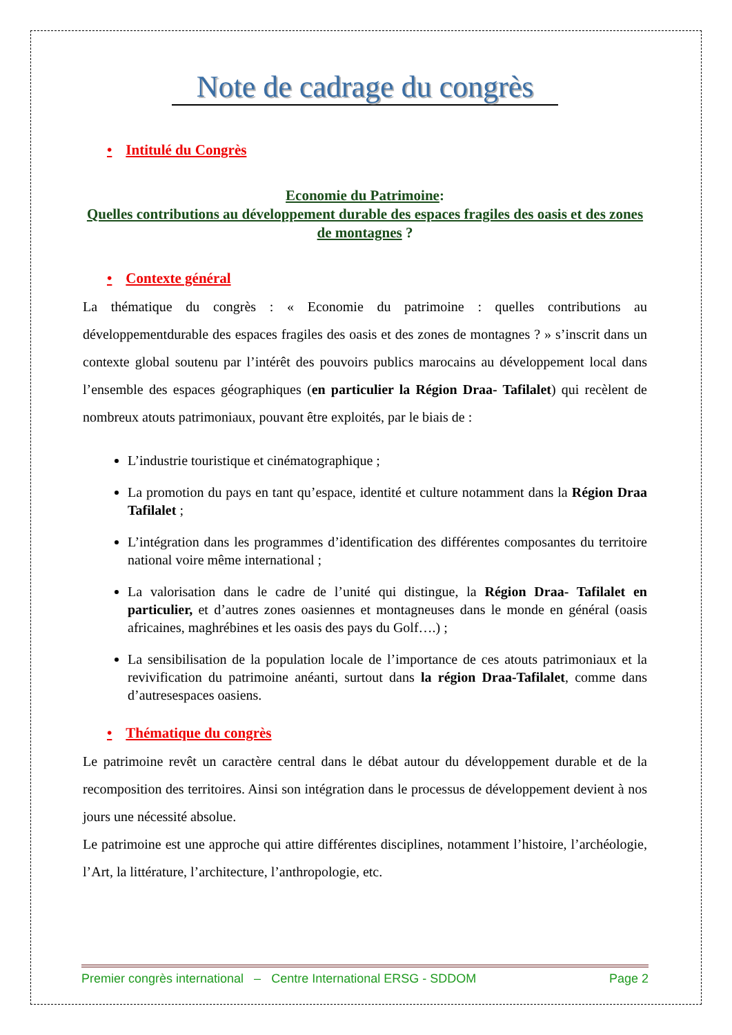Note de cadrage du congrès
• Intitulé du Congrès
Economie du Patrimoine:
Quelles contributions au développement durable des espaces fragiles des oasis et des zones de montagnes ?
• Contexte général
La thématique du congrès : « Economie du patrimoine : quelles contributions au développementdurable des espaces fragiles des oasis et des zones de montagnes ? » s’inscrit dans un contexte global soutenu par l’intérêt des pouvoirs publics marocains au développement local dans l’ensemble des espaces géographiques (en particulier la Région Draa- Tafilalet) qui recèlent de nombreux atouts patrimoniaux, pouvant être exploités, par le biais de :
L’industrie touristique et cinématographique ;
La promotion du pays en tant qu’espace, identité et culture notamment dans la Région Draa Tafilalet ;
L’intégration dans les programmes d’identification des différentes composantes du territoire national voire même international ;
La valorisation dans le cadre de l’unité qui distingue, la Région Draa- Tafilalet en particulier, et d’autres zones oasiennes et montagneuses dans le monde en général (oasis africaines, maghrébines et les oasis des pays du Golf….) ;
La sensibilisation de la population locale de l’importance de ces atouts patrimoniaux et la revivification du patrimoine anéanti, surtout dans la région Draa-Tafilalet, comme dans d’autresespaces oasiens.
• Thématique du congrès
Le patrimoine revêt un caractère central dans le débat autour du développement durable et de la recomposition des territoires. Ainsi son intégration dans le processus de développement devient à nos jours une nécessité absolue.
Le patrimoine est une approche qui attire différentes disciplines, notamment l’histoire, l’archéologie, l’Art, la littérature, l’architecture, l’anthropologie, etc.
Premier congrès international – Centre International ERSG - SDDOM Page 2